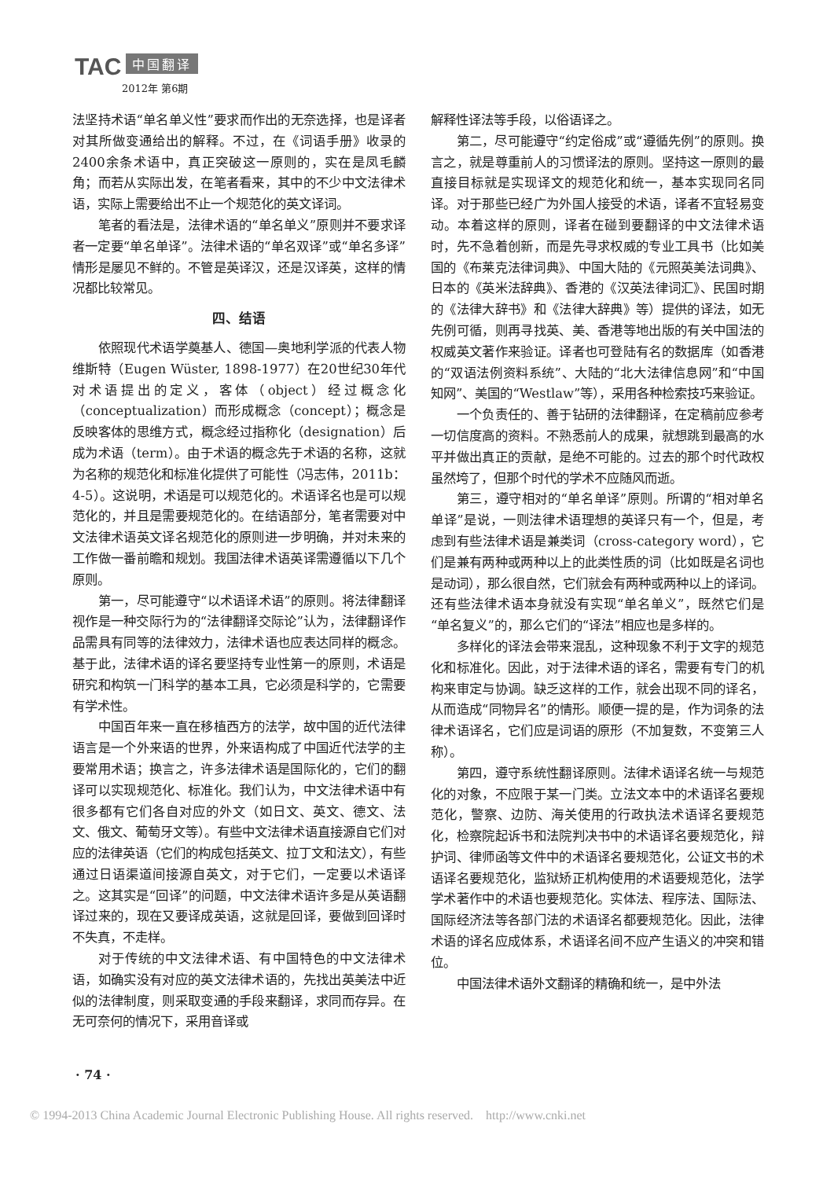TAC 中国翻译
2012年 第6期
法坚持术语“单名单义性”要求而作出的无奈选择，也是译者对其所做变通给出的解释。不过，在《词语手册》收录的2400余条术语中，真正突破这一原则的，实在是凤毛麟角；而若从实际出发，在笔者看来，其中的不少中文法律术语，实际上需要给出不止一个规范化的英文译词。
笔者的看法是，法律术语的“单名单义”原则并不要求译者一定要“单名单译”。法律术语的“单名双译”或“单名多译”情形是屡见不鲜的。不管是英译汉，还是汉译英，这样的情况都比较常见。
四、结语
依照现代术语学奠基人、德国—奥地利学派的代表人物维斯特（Eugen Wüster, 1898-1977）在20世纪30年代对术语提出的定义，客体（object）经过概念化（conceptualization）而形成概念（concept）；概念是反映客体的思维方式，概念经过指称化（designation）后成为术语（term）。由于术语的概念先于术语的名称，这就为名称的规范化和标准化提供了可能性（冯志伟，2011b：4-5）。这说明，术语是可以规范化的。术语译名也是可以规范化的，并且是需要规范化的。在结语部分，笔者需要对中文法律术语英文译名规范化的原则进一步明确，并对未来的工作做一番前瞻和规划。我国法律术语英译需遵循以下几个原则。
第一，尽可能遵守“以术语译术语”的原则。将法律翻译视作是一种交际行为的“法律翻译交际论”认为，法律翻译作品需具有同等的法律效力，法律术语也应表达同样的概念。基于此，法律术语的译名要坚持专业性第一的原则，术语是研究和构筑一门科学的基本工具，它必须是科学的，它需要有学术性。
中国百年来一直在移植西方的法学，故中国的近代法律语言是一个外来语的世界，外来语构成了中国近代法学的主要常用术语；换言之，许多法律术语是国际化的，它们的翻译可以实现规范化、标准化。我们认为，中文法律术语中有很多都有它们各自对应的外文（如日文、英文、德文、法文、俄文、葡萄牙文等）。有些中文法律术语直接源自它们对应的法律英语（它们的构成包括英文、拉丁文和法文），有些通过日语渠道间接源自英文，对于它们，一定要以术语译之。这其实是“回译”的问题，中文法律术语许多是从英语翻译过来的，现在又要译成英语，这就是回译，要做到回译时不失真，不走样。
对于传统的中文法律术语、有中国特色的中文法律术语，如确实没有对应的英文法律术语的，先找出英美法中近似的法律制度，则采取变通的手段来翻译，求同而存异。在无可奈何的情况下，采用音译或
解释性译法等手段，以俗语译之。
第二，尽可能遵守“约定俗成”或“遵循先例”的原则。换言之，就是尊重前人的习惯译法的原则。坚持这一原则的最直接目标就是实现译文的规范化和统一，基本实现同名同译。对于那些已经广为外国人接受的术语，译者不宜轻易变动。本着这样的原则，译者在碰到要翻译的中文法律术语时，先不急着创新，而是先寻求权威的专业工具书（比如美国的《布莱克法律词典》、中国大陆的《元照英美法词典》、日本的《英米法辞典》、香港的《汉英法律词汇》、民国时期的《法律大辞书》和《法律大辞典》等）提供的译法，如无先例可循，则再寻找英、美、香港等地出版的有关中国法的权威英文著作来验证。译者也可登陆有名的数据库（如香港的“双语法例资料系统”、大陆的“北大法律信息网”和“中国知网”、美国的“Westlaw”等），采用各种检索技巧来验证。
一个负责任的、善于钻研的法律翻译，在定稿前应参考一切信度高的资料。不熟悉前人的成果，就想跳到最高的水平并做出真正的贡献，是绝不可能的。过去的那个时代政权虽然垮了，但那个时代的学术不应随风而逝。
第三，遵守相对的“单名单译”原则。所谓的“相对单名单译”是说，一则法律术语理想的英译只有一个，但是，考虑到有些法律术语是兼类词（cross-category word），它们是兼有两种或两种以上的此类性质的词（比如既是名词也是动词），那么很自然，它们就会有两种或两种以上的译词。还有些法律术语本身就没有实现“单名单义”，既然它们是“单名复义”的，那么它们的“译法”相应也是多样的。
多样化的译法会带来混乱，这种现象不利于文字的规范化和标准化。因此，对于法律术语的译名，需要有专门的机构来审定与协调。缺乏这样的工作，就会出现不同的译名，从而造成“同物异名”的情形。顺便一提的是，作为词条的法律术语译名，它们应是词语的原形（不加复数，不变第三人称）。
第四，遵守系统性翻译原则。法律术语译名统一与规范化的对象，不应限于某一门类。立法文本中的术语译名要规范化，警察、边防、海关使用的行政执法术语译名要规范化，检察院起诉书和法院判决书中的术语译名要规范化，辩护词、律师函等文件中的术语译名要规范化，公证文书的术语译名要规范化，监狱矫正机构使用的术语要规范化，法学学术著作中的术语也要规范化。实体法、程序法、国际法、国际经济法等各部门法的术语译名都要规范化。因此，法律术语的译名应成体系，术语译名间不应产生语义的冲突和错位。
中国法律术语外文翻译的精确和统一，是中外法
· 74 ·
© 1994-2013 China Academic Journal Electronic Publishing House. All rights reserved. http://www.cnki.net